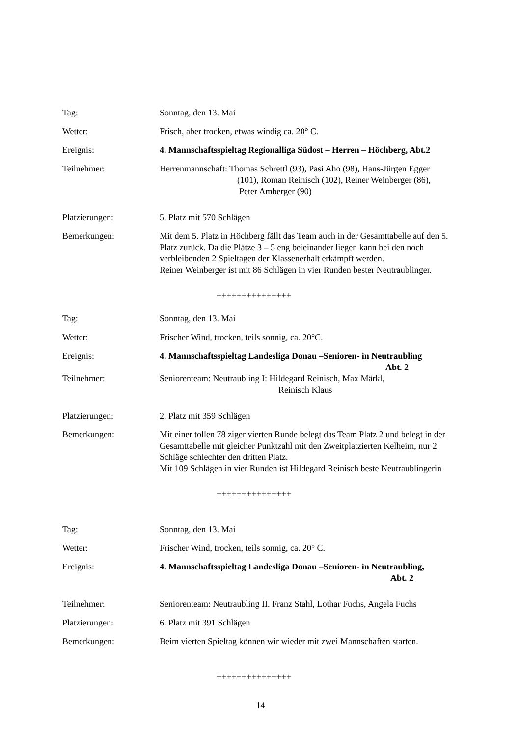Tag: Sonntag, den 13. Mai
Wetter: Frisch, aber trocken, etwas windig ca. 20° C.
Ereignis: 4. Mannschaftsspieltag Regionalliga Südost – Herren – Höchberg, Abt.2
Teilnehmer: Herrenmannschaft: Thomas Schrettl (93), Pasi Aho (98), Hans-Jürgen Egger
(101), Roman Reinisch (102), Reiner Weinberger (86),
Peter Amberger (90)
Platzierungen: 5. Platz mit 570 Schlägen
Bemerkungen: Mit dem 5. Platz in Höchberg fällt das Team auch in der Gesamttabelle auf den 5. Platz zurück. Da die Plätze 3 – 5 eng beieinander liegen kann bei den noch verbleibenden 2 Spieltagen der Klassenerhalt erkämpft werden.
Reiner Weinberger ist mit 86 Schlägen in vier Runden bester Neutraublinger.
+++++++++++++++
Tag: Sonntag, den 13. Mai
Wetter: Frischer Wind, trocken, teils sonnig, ca. 20°C.
Ereignis: 4. Mannschaftsspieltag Landesliga Donau –Senioren- in Neutraubling
Abt. 2
Teilnehmer: Seniorenteam: Neutraubling I: Hildegard Reinisch, Max Märkl,
Reinisch Klaus
Platzierungen: 2. Platz mit 359 Schlägen
Bemerkungen: Mit einer tollen 78 ziger vierten Runde belegt das Team Platz 2 und belegt in der Gesamttabelle mit gleicher Punktzahl mit den Zweitplatzierten Kelheim, nur 2 Schläge schlechter den dritten Platz.
Mit 109 Schlägen in vier Runden ist Hildegard Reinisch beste Neutraublingerin
+++++++++++++++
Tag: Sonntag, den 13. Mai
Wetter: Frischer Wind, trocken, teils sonnig, ca. 20° C.
Ereignis: 4. Mannschaftsspieltag Landesliga Donau –Senioren- in Neutraubling,
Abt. 2
Teilnehmer: Seniorenteam: Neutraubling II. Franz Stahl, Lothar Fuchs, Angela Fuchs
Platzierungen: 6. Platz mit 391 Schlägen
Bemerkungen: Beim vierten Spieltag können wir wieder mit zwei Mannschaften starten.
+++++++++++++++
14